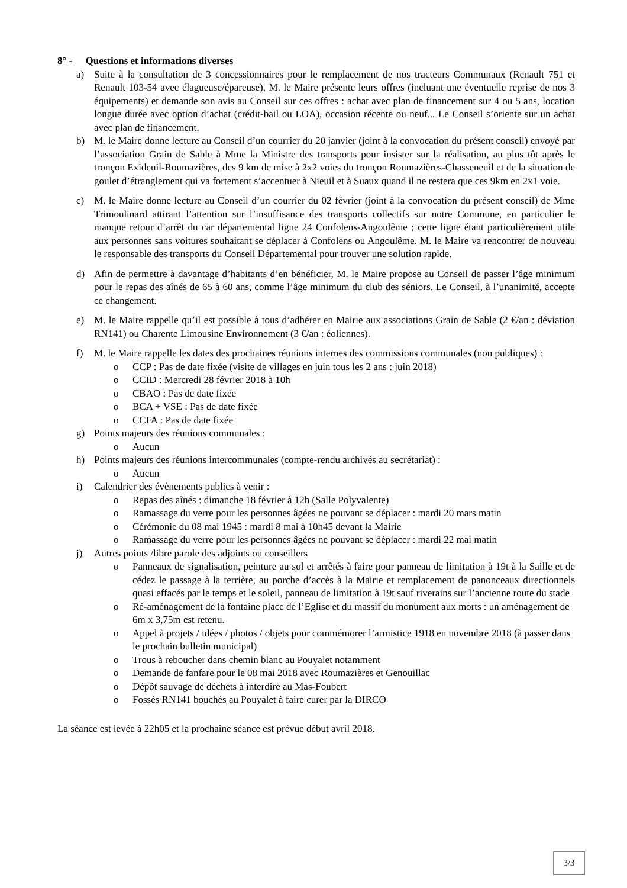8° - Questions et informations diverses
a) Suite à la consultation de 3 concessionnaires pour le remplacement de nos tracteurs Communaux (Renault 751 et Renault 103-54 avec élagueuse/épareuse), M. le Maire présente leurs offres (incluant une éventuelle reprise de nos 3 équipements) et demande son avis au Conseil sur ces offres : achat avec plan de financement sur 4 ou 5 ans, location longue durée avec option d’achat (crédit-bail ou LOA), occasion récente ou neuf... Le Conseil s’oriente sur un achat avec plan de financement.
b) M. le Maire donne lecture au Conseil d’un courrier du 20 janvier (joint à la convocation du présent conseil) envoyé par l’association Grain de Sable à Mme la Ministre des transports pour insister sur la réalisation, au plus tôt après le tronçon Exideuil-Roumazières, des 9 km de mise à 2x2 voies du tronçon Roumazières-Chasseneuil et de la situation de goulet d’étranglement qui va fortement s’accentuer à Nieuil et à Suaux quand il ne restera que ces 9km en 2x1 voie.
c) M. le Maire donne lecture au Conseil d’un courrier du 02 février (joint à la convocation du présent conseil) de Mme Trimoulinard attirant l’attention sur l’insuffisance des transports collectifs sur notre Commune, en particulier le manque retour d’arrêt du car départemental ligne 24 Confolens-Angoulême ; cette ligne étant particulièrement utile aux personnes sans voitures souhaitant se déplacer à Confolens ou Angoulême. M. le Maire va rencontrer de nouveau le responsable des transports du Conseil Départemental pour trouver une solution rapide.
d) Afin de permettre à davantage d’habitants d’en bénéficier, M. le Maire propose au Conseil de passer l’âge minimum pour le repas des aînés de 65 à 60 ans, comme l’âge minimum du club des séniors. Le Conseil, à l’unanimité, accepte ce changement.
e) M. le Maire rappelle qu’il est possible à tous d’adhérer en Mairie aux associations Grain de Sable (2 €/an : déviation RN141) ou Charente Limousine Environnement (3 €/an : éoliennes).
f) M. le Maire rappelle les dates des prochaines réunions internes des commissions communales (non publiques) :
o CCP : Pas de date fixée (visite de villages en juin tous les 2 ans : juin 2018)
o CCID : Mercredi 28 février 2018 à 10h
o CBAO : Pas de date fixée
o BCA + VSE : Pas de date fixée
o CCFA : Pas de date fixée
g) Points majeurs des réunions communales :
o Aucun
h) Points majeurs des réunions intercommunales (compte-rendu archivés au secrétariat) :
o Aucun
i) Calendrier des évènements publics à venir :
o Repas des aînés : dimanche 18 février à 12h (Salle Polyvalente)
o Ramassage du verre pour les personnes âgées ne pouvant se déplacer : mardi 20 mars matin
o Cérémonie du 08 mai 1945 : mardi 8 mai à 10h45 devant la Mairie
o Ramassage du verre pour les personnes âgées ne pouvant se déplacer : mardi 22 mai matin
j) Autres points /libre parole des adjoints ou conseillers
o Panneaux de signalisation, peinture au sol et arrêtés à faire pour panneau de limitation à 19t à la Saille et de cédez le passage à la terrière, au porche d’accès à la Mairie et remplacement de panonceaux directionnels quasi effacés par le temps et le soleil, panneau de limitation à 19t sauf riverains sur l’ancienne route du stade
o Ré-aménagement de la fontaine place de l’Eglise et du massif du monument aux morts : un aménagement de 6m x 3,75m est retenu.
o Appel à projets / idées / photos / objets pour commémorer l’armistice 1918 en novembre 2018 (à passer dans le prochain bulletin municipal)
o Trous à reboucher dans chemin blanc au Pouyalet notamment
o Demande de fanfare pour le 08 mai 2018 avec Roumazières et Genouillac
o Dépôt sauvage de déchets à interdire au Mas-Foubert
o Fossés RN141 bouchés au Pouyalet à faire curer par la DIRCO
La séance est levée à 22h05 et la prochaine séance est prévue début avril 2018.
3/3